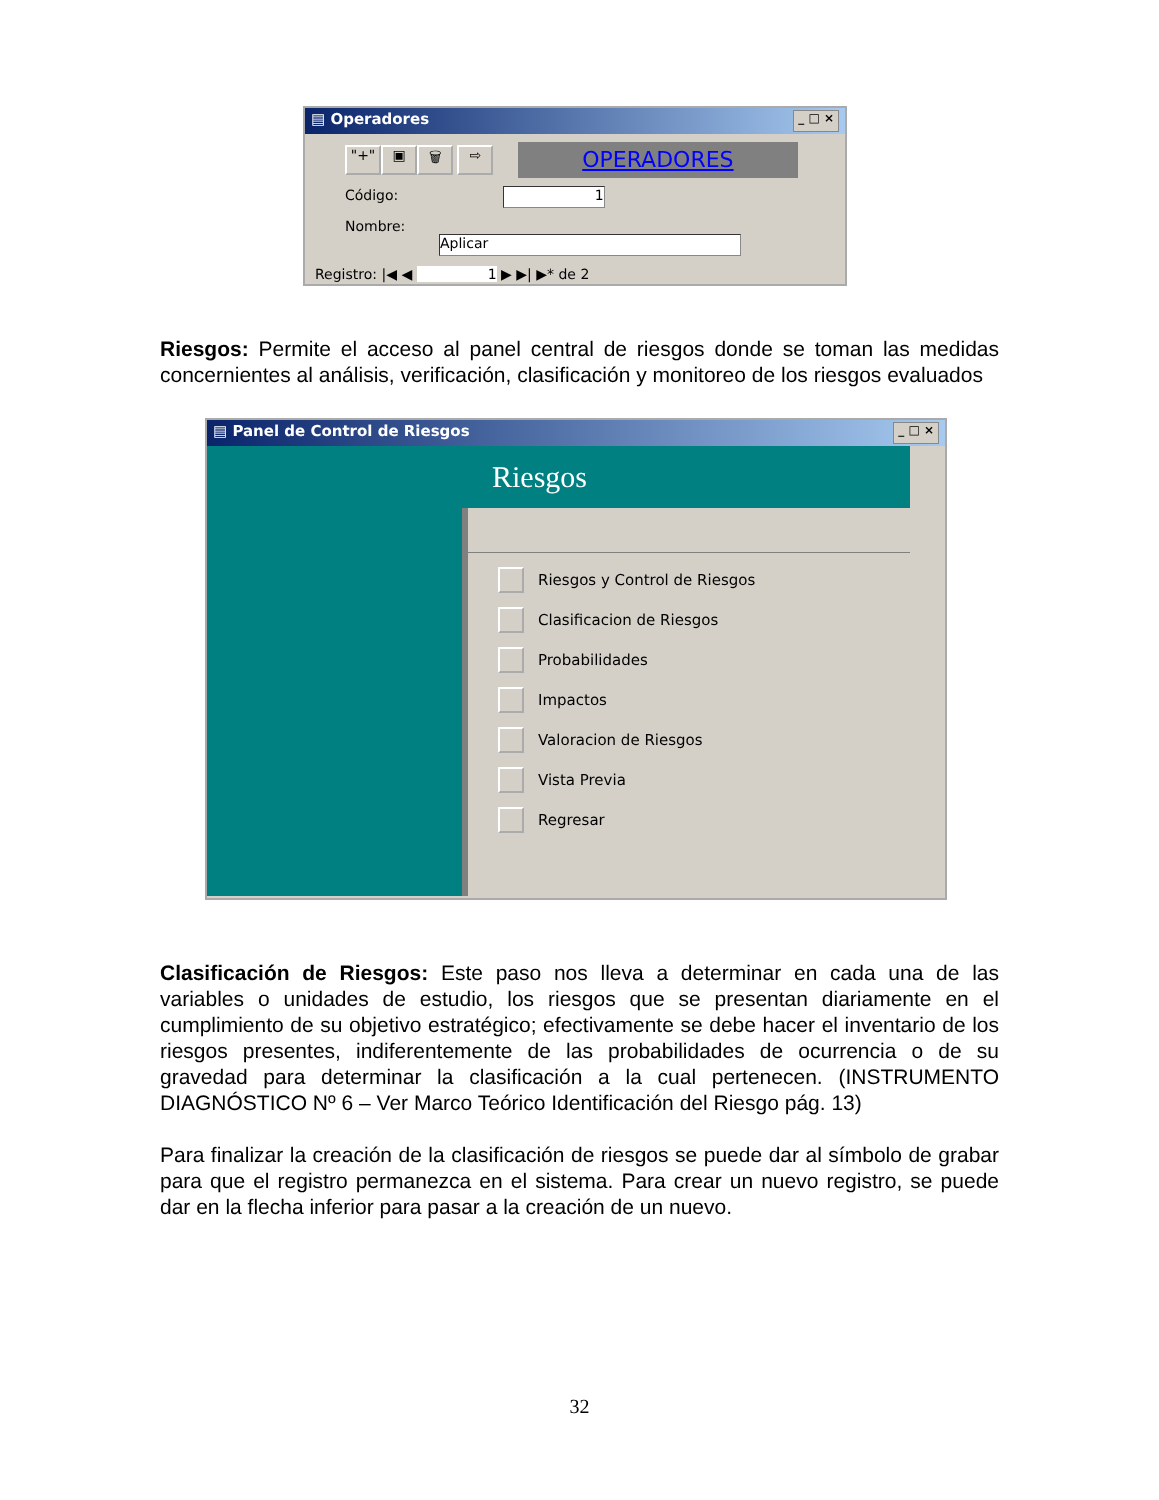▤ Operadores _ □ ×
"+" ▣ 🗑 ⇨ OPERADORES
Código: 1
Nombre: Aplicar
Registro: |◀ ◀ 1 ▶ ▶| ▶* de 2
Riesgos: Permite el acceso al panel central de riesgos donde se toman las medidas concernientes al análisis, verificación, clasificación y monitoreo de los riesgos evaluados
▤ Panel de Control de Riesgos _ □ ×
Riesgos
Riesgos y Control de Riesgos
Clasificacion de Riesgos
Probabilidades
Impactos
Valoracion de Riesgos
Vista Previa
Regresar
Clasificación de Riesgos: Este paso nos lleva a determinar en cada una de las variables o unidades de estudio, los riesgos que se presentan diariamente en el cumplimiento de su objetivo estratégico; efectivamente se debe hacer el inventario de los riesgos presentes, indiferentemente de las probabilidades de ocurrencia o de su gravedad para determinar la clasificación a la cual pertenecen. (INSTRUMENTO DIAGNÓSTICO Nº 6 – Ver Marco Teórico Identificación del Riesgo pág. 13)
Para finalizar la creación de la clasificación de riesgos se puede dar al símbolo de grabar para que el registro permanezca en el sistema. Para crear un nuevo registro, se puede dar en la flecha inferior para pasar a la creación de un nuevo.
32